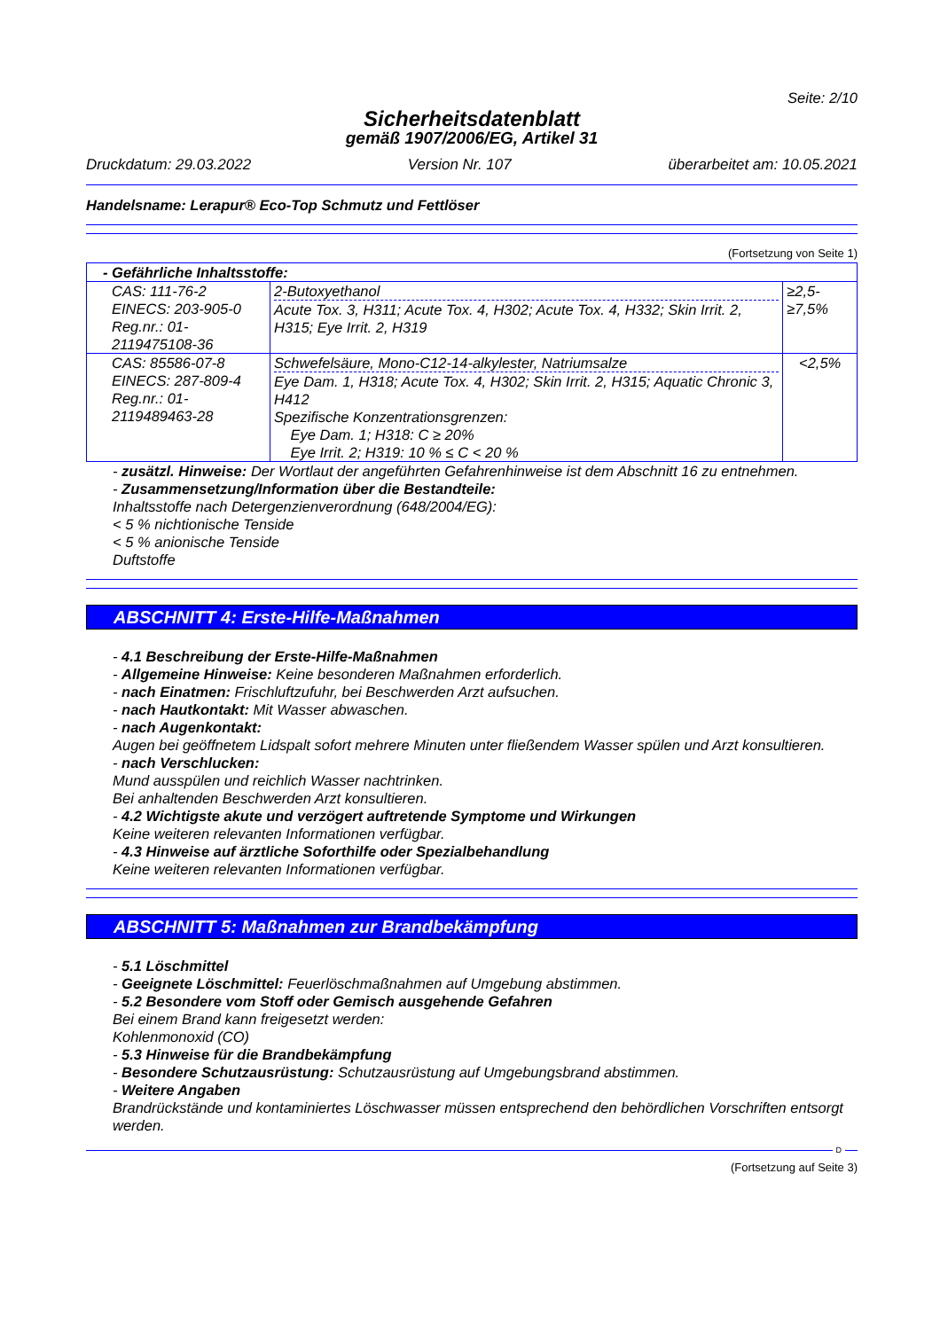Seite: 2/10
Sicherheitsdatenblatt
gemäß 1907/2006/EG, Artikel 31
Druckdatum: 29.03.2022 Version Nr. 107 überarbeitet am: 10.05.2021
Handelsname: Lerapur® Eco-Top Schmutz und Fettlöser
(Fortsetzung von Seite 1)
| - Gefährliche Inhaltsstoffe: | | |
| CAS: 111-76-2 EINECS: 203-905-0 Reg.nr.: 01-2119475108-36 | 2-Butoxyethanol Acute Tox. 3, H311; Acute Tox. 4, H302; Acute Tox. 4, H332; Skin Irrit. 2, H315; Eye Irrit. 2, H319 | ≥2,5-≥7,5% |
| CAS: 85586-07-8 EINECS: 287-809-4 Reg.nr.: 01-2119489463-28 | Schwefelsäure, Mono-C12-14-alkylester, Natriumsalze Eye Dam. 1, H318; Acute Tox. 4, H302; Skin Irrit. 2, H315; Aquatic Chronic 3, H412 Spezifische Konzentrationsgrenzen: Eye Dam. 1; H318: C ≥ 20% Eye Irrit. 2; H319: 10 % ≤ C < 20 % | <2,5% |
- zusätzl. Hinweise: Der Wortlaut der angeführten Gefahrenhinweise ist dem Abschnitt 16 zu entnehmen.
- Zusammensetzung/Information über die Bestandteile:
Inhaltsstoffe nach Detergenzienverordnung (648/2004/EG):
< 5 % nichtionische Tenside
< 5 % anionische Tenside
Duftstoffe
ABSCHNITT 4: Erste-Hilfe-Maßnahmen
- 4.1 Beschreibung der Erste-Hilfe-Maßnahmen
- Allgemeine Hinweise: Keine besonderen Maßnahmen erforderlich.
- nach Einatmen: Frischluftzufuhr, bei Beschwerden Arzt aufsuchen.
- nach Hautkontakt: Mit Wasser abwaschen.
- nach Augenkontakt:
Augen bei geöffnetem Lidspalt sofort mehrere Minuten unter fließendem Wasser spülen und Arzt konsultieren.
- nach Verschlucken:
Mund ausspülen und reichlich Wasser nachtrinken.
Bei anhaltenden Beschwerden Arzt konsultieren.
- 4.2 Wichtigste akute und verzögert auftretende Symptome und Wirkungen
Keine weiteren relevanten Informationen verfügbar.
- 4.3 Hinweise auf ärztliche Soforthilfe oder Spezialbehandlung
Keine weiteren relevanten Informationen verfügbar.
ABSCHNITT 5: Maßnahmen zur Brandbekämpfung
- 5.1 Löschmittel
- Geeignete Löschmittel: Feuerlöschmaßnahmen auf Umgebung abstimmen.
- 5.2 Besondere vom Stoff oder Gemisch ausgehende Gefahren
Bei einem Brand kann freigesetzt werden:
Kohlenmonoxid (CO)
- 5.3 Hinweise für die Brandbekämpfung
- Besondere Schutzausrüstung: Schutzausrüstung auf Umgebungsbrand abstimmen.
- Weitere Angaben
Brandrückstände und kontaminiertes Löschwasser müssen entsprechend den behördlichen Vorschriften entsorgt werden.
D
(Fortsetzung auf Seite 3)